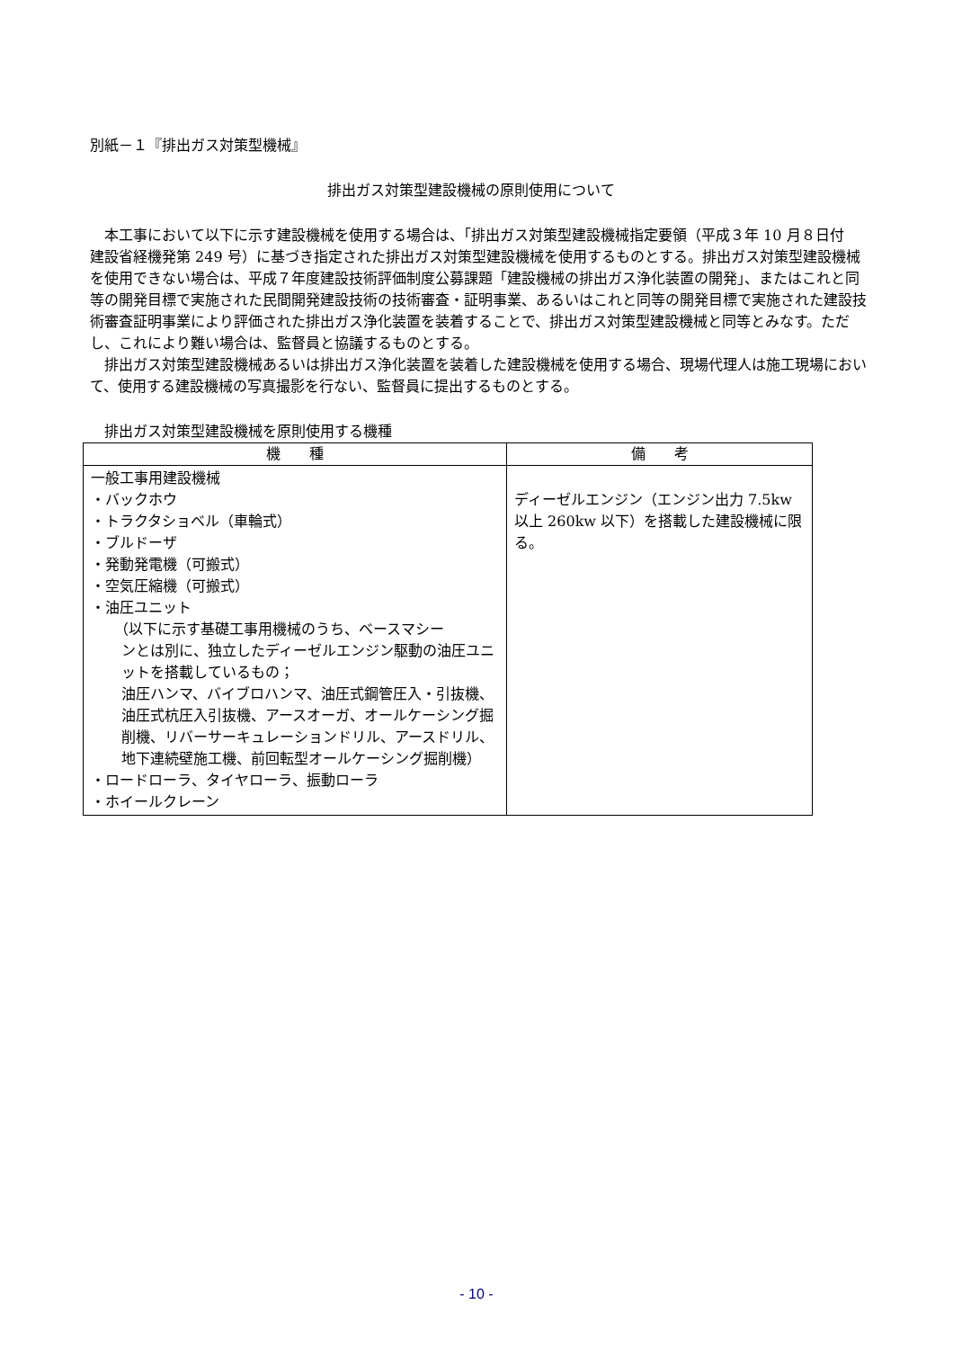別紙－１『排出ガス対策型機械』
排出ガス対策型建設機械の原則使用について
　本工事において以下に示す建設機械を使用する場合は、「排出ガス対策型建設機械指定要領（平成３年 10 月８日付　建設省経機発第 249 号）に基づき指定された排出ガス対策型建設機械を使用するものとする。排出ガス対策型建設機械を使用できない場合は、平成７年度建設技術評価制度公募課題「建設機械の排出ガス浄化装置の開発」、またはこれと同等の開発目標で実施された民間開発建設技術の技術審査・証明事業、あるいはこれと同等の開発目標で実施された建設技術審査証明事業により評価された排出ガス浄化装置を装着することで、排出ガス対策型建設機械と同等とみなす。ただし、これにより難い場合は、監督員と協議するものとする。
　排出ガス対策型建設機械あるいは排出ガス浄化装置を装着した建設機械を使用する場合、現場代理人は施工現場において、使用する建設機械の写真撮影を行ない、監督員に提出するものとする。
　排出ガス対策型建設機械を原則使用する機種
| 機 種 | 備 考 |
| --- | --- |
| 一般工事用建設機械 ・バックホウ ・トラクタショベル（車輪式） ・ブルドーザ ・発動発電機（可搬式） ・空気圧縮機（可搬式） ・油圧ユニット （以下に示す基礎工事用機械のうち、ベースマシー ンとは別に、独立したディーゼルエンジン駆動の油圧ユニットを搭載しているもの； 油圧ハンマ、バイブロハンマ、油圧式鋼管圧入・引抜機、油圧式杭圧入引抜機、アースオーガ、オールケーシング掘削機、リバーサーキュレーションドリル、アースドリル、地下連続壁施工機、前回転型オールケーシング掘削機） ・ロードローラ、タイヤローラ、振動ローラ ・ホイールクレーン | ディーゼルエンジン（エンジン出力 7.5kw 以上 260kw 以下）を搭載した建設機械に限る。 |
- 10 -